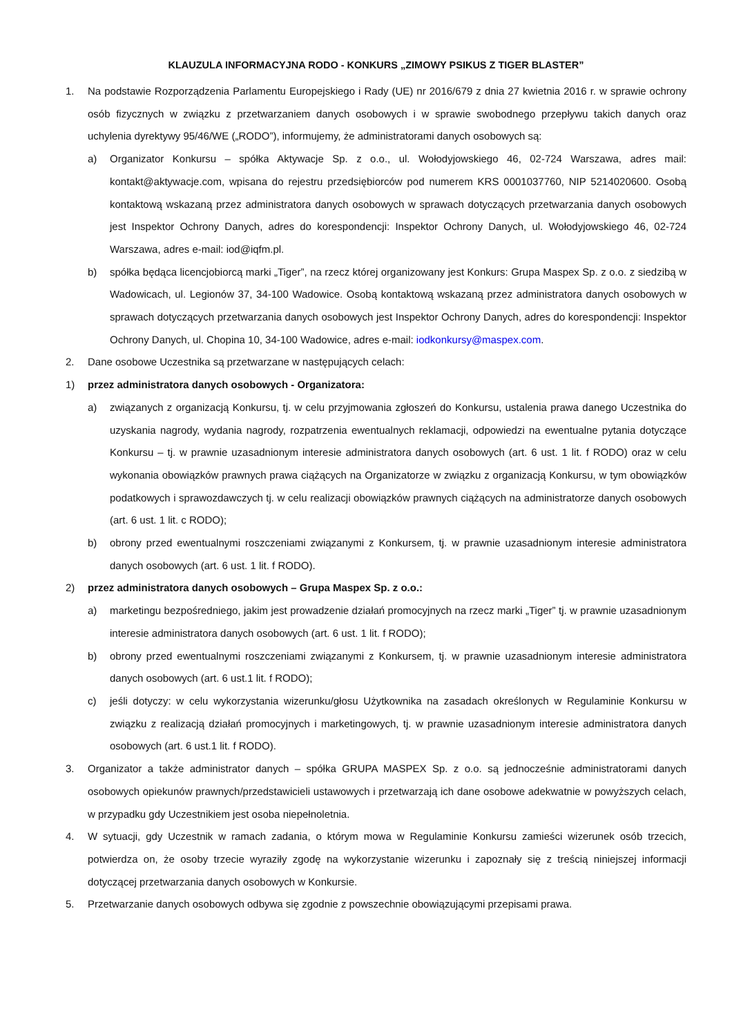KLAUZULA INFORMACYJNA RODO - KONKURS „ZIMOWY PSIKUS Z TIGER BLASTER”
1. Na podstawie Rozporządzenia Parlamentu Europejskiego i Rady (UE) nr 2016/679 z dnia 27 kwietnia 2016 r. w sprawie ochrony osób fizycznych w związku z przetwarzaniem danych osobowych i w sprawie swobodnego przepływu takich danych oraz uchylenia dyrektywy 95/46/WE („RODO”), informujemy, że administratorami danych osobowych są:
a) Organizator Konkursu – spółka Aktywacje Sp. z o.o., ul. Wołodyjowskiego 46, 02-724 Warszawa, adres mail: kontakt@aktywacje.com, wpisana do rejestru przedsiębiorców pod numerem KRS 0001037760, NIP 5214020600. Osobą kontaktową wskazaną przez administratora danych osobowych w sprawach dotyczących przetwarzania danych osobowych jest Inspektor Ochrony Danych, adres do korespondencji: Inspektor Ochrony Danych, ul. Wołodyjowskiego 46, 02-724 Warszawa, adres e-mail: iod@iqfm.pl.
b) spółka będąca licencjobiorcą marki „Tiger”, na rzecz której organizowany jest Konkurs: Grupa Maspex Sp. z o.o. z siedzibą w Wadowicach, ul. Legionów 37, 34-100 Wadowice. Osobą kontaktową wskazaną przez administratora danych osobowych w sprawach dotyczących przetwarzania danych osobowych jest Inspektor Ochrony Danych, adres do korespondencji: Inspektor Ochrony Danych, ul. Chopina 10, 34-100 Wadowice, adres e-mail: iodkonkursy@maspex.com.
2. Dane osobowe Uczestnika są przetwarzane w następujących celach:
1) przez administratora danych osobowych - Organizatora:
a) związanych z organizacją Konkursu, tj. w celu przyjmowania zgłoszeń do Konkursu, ustalenia prawa danego Uczestnika do uzyskania nagrody, wydania nagrody, rozpatrzenia ewentualnych reklamacji, odpowiedzi na ewentualne pytania dotyczące Konkursu – tj. w prawnie uzasadnionym interesie administratora danych osobowych (art. 6 ust. 1 lit. f RODO) oraz w celu wykonania obowiązków prawnych prawa ciążących na Organizatorze w związku z organizacją Konkursu, w tym obowiązków podatkowych i sprawozdawczych tj. w celu realizacji obowiązków prawnych ciążących na administratorze danych osobowych (art. 6 ust. 1 lit. c RODO);
b) obrony przed ewentualnymi roszczeniami związanymi z Konkursem, tj. w prawnie uzasadnionym interesie administratora danych osobowych (art. 6 ust. 1 lit. f RODO).
2) przez administratora danych osobowych – Grupa Maspex Sp. z o.o.:
a) marketingu bezpośredniego, jakim jest prowadzenie działań promocyjnych na rzecz marki „Tiger” tj. w prawnie uzasadnionym interesie administratora danych osobowych (art. 6 ust. 1 lit. f RODO);
b) obrony przed ewentualnymi roszczeniami związanymi z Konkursem, tj. w prawnie uzasadnionym interesie administratora danych osobowych (art. 6 ust.1 lit. f RODO);
c) jeśli dotyczy: w celu wykorzystania wizerunku/głosu Użytkownika na zasadach określonych w Regulaminie Konkursu w związku z realizacją działań promocyjnych i marketingowych, tj. w prawnie uzasadnionym interesie administratora danych osobowych (art. 6 ust.1 lit. f RODO).
3. Organizator a także administrator danych – spółka GRUPA MASPEX Sp. z o.o. są jednocześnie administratorami danych osobowych opiekunów prawnych/przedstawicieli ustawowych i przetwarzają ich dane osobowe adekwatnie w powyższych celach, w przypadku gdy Uczestnikiem jest osoba niepełnoletnia.
4. W sytuacji, gdy Uczestnik w ramach zadania, o którym mowa w Regulaminie Konkursu zamieści wizerunek osób trzecich, potwierdza on, że osoby trzecie wyraziły zgodę na wykorzystanie wizerunku i zapoznały się z treścią niniejszej informacji dotyczącej przetwarzania danych osobowych w Konkursie.
5. Przetwarzanie danych osobowych odbywa się zgodnie z powszechnie obowiązującymi przepisami prawa.